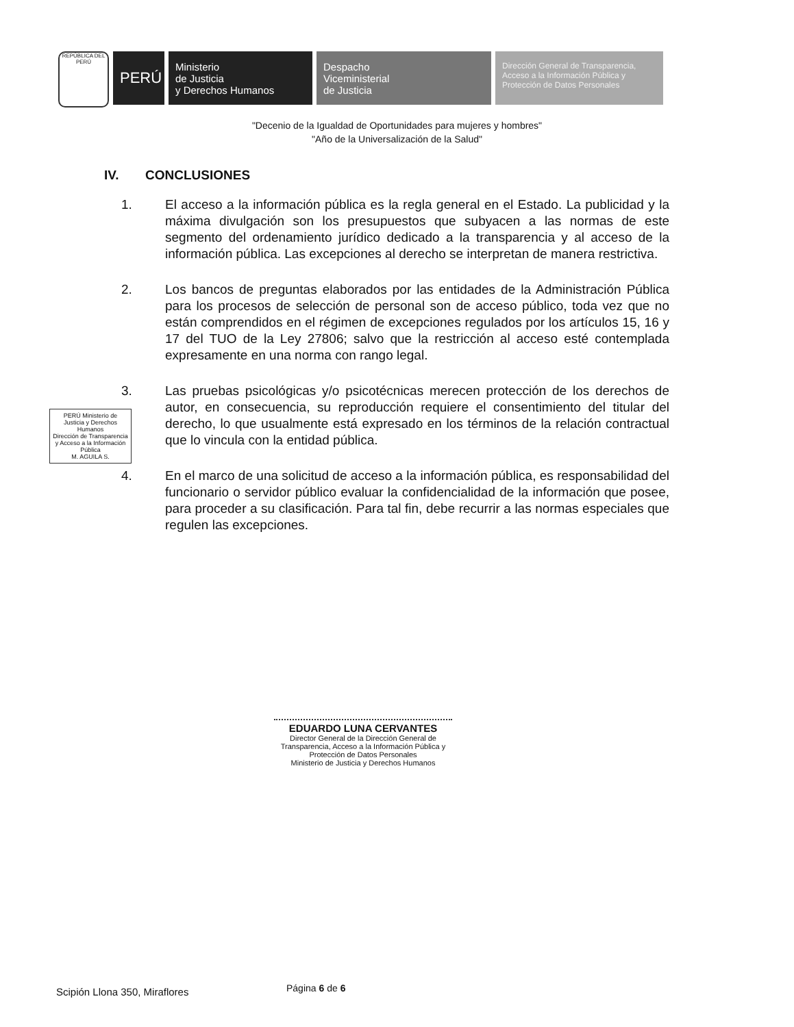REPÚBLICA DEL PERÚ
PERÚ
Ministerio
de Justicia
y Derechos Humanos
Despacho
Viceministerial
de Justicia
Dirección General de Transparencia, Acceso a la Información Pública y Protección de Datos Personales
"Decenio de la Igualdad de Oportunidades para mujeres y hombres"
"Año de la Universalización de la Salud"
IV. CONCLUSIONES
1. El acceso a la información pública es la regla general en el Estado. La publicidad y la máxima divulgación son los presupuestos que subyacen a las normas de este segmento del ordenamiento jurídico dedicado a la transparencia y al acceso de la información pública. Las excepciones al derecho se interpretan de manera restrictiva.
2. Los bancos de preguntas elaborados por las entidades de la Administración Pública para los procesos de selección de personal son de acceso público, toda vez que no están comprendidos en el régimen de excepciones regulados por los artículos 15, 16 y 17 del TUO de la Ley 27806; salvo que la restricción al acceso esté contemplada expresamente en una norma con rango legal.
3. Las pruebas psicológicas y/o psicotécnicas merecen protección de los derechos de autor, en consecuencia, su reproducción requiere el consentimiento del titular del derecho, lo que usualmente está expresado en los términos de la relación contractual que lo vincula con la entidad pública.
4. En el marco de una solicitud de acceso a la información pública, es responsabilidad del funcionario o servidor público evaluar la confidencialidad de la información que posee, para proceder a su clasificación. Para tal fin, debe recurrir a las normas especiales que regulen las excepciones.
PERÚ Ministerio de Justicia y Derechos Humanos
Dirección de Transparencia y Acceso a la Información Pública
M. AGUILA S.
EDUARDO LUNA CERVANTES
Director General de la Dirección General de Transparencia, Acceso a la Información Pública y Protección de Datos Personales
Ministerio de Justicia y Derechos Humanos
Scipión Llona 350, Miraflores Página 6 de 6